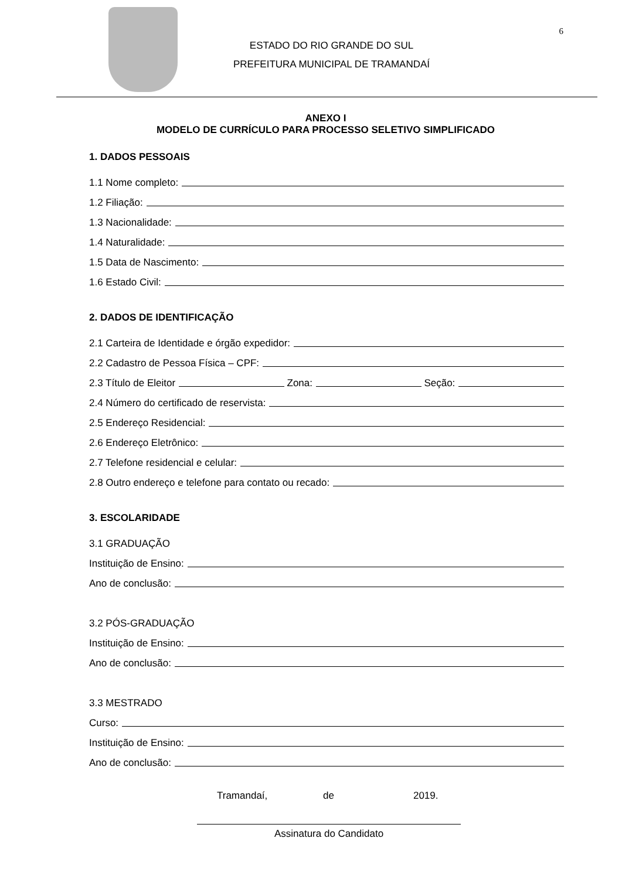6
ESTADO DO RIO GRANDE DO SUL
PREFEITURA MUNICIPAL DE TRAMANDAÍ
ANEXO I
MODELO DE CURRÍCULO PARA PROCESSO SELETIVO SIMPLIFICADO
1. DADOS PESSOAIS
1.1 Nome completo:
1.2 Filiação:
1.3 Nacionalidade:
1.4 Naturalidade:
1.5 Data de Nascimento:
1.6 Estado Civil:
2. DADOS DE IDENTIFICAÇÃO
2.1 Carteira de Identidade e órgão expedidor:
2.2 Cadastro de Pessoa Física – CPF:
2.3 Título de Eleitor Zona: Seção:
2.4 Número do certificado de reservista:
2.5 Endereço Residencial:
2.6 Endereço Eletrônico:
2.7 Telefone residencial e celular:
2.8 Outro endereço e telefone para contato ou recado:
3. ESCOLARIDADE
3.1 GRADUAÇÃO
Instituição de Ensino:
Ano de conclusão:
3.2 PÓS-GRADUAÇÃO
Instituição de Ensino:
Ano de conclusão:
3.3 MESTRADO
Curso:
Instituição de Ensino:
Ano de conclusão:
Tramandaí, de 2019.
Assinatura do Candidato